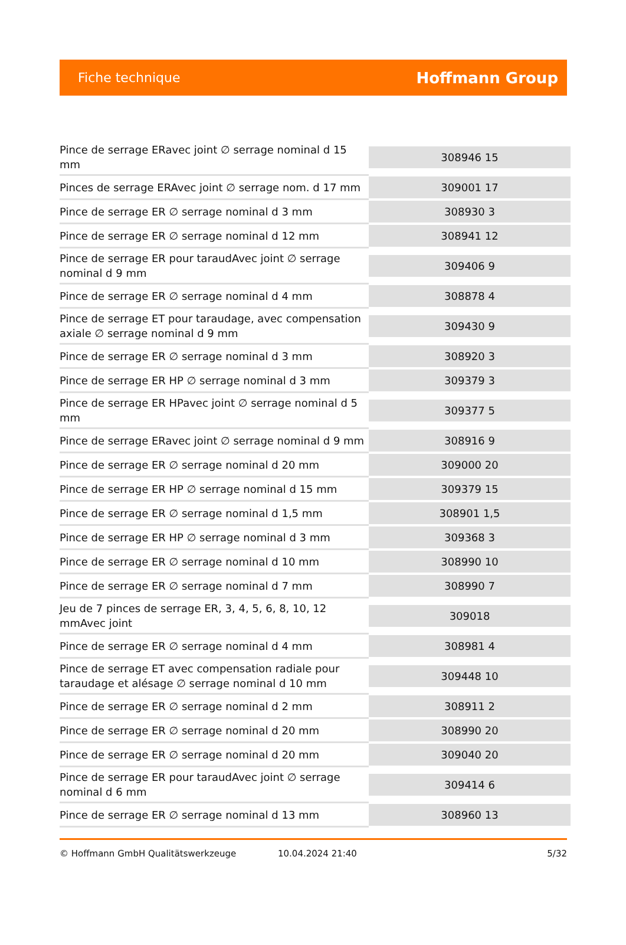Fiche technique
Hoffmann Group
| Pince de serrage ERavec joint ∅ serrage nominal d 15 mm | 308946 15 |
| Pinces de serrage ERAvec joint ∅ serrage nom. d 17 mm | 309001 17 |
| Pince de serrage ER ∅ serrage nominal d 3 mm | 308930 3 |
| Pince de serrage ER ∅ serrage nominal d 12 mm | 308941 12 |
| Pince de serrage ER pour taraudAvec joint ∅ serrage nominal d 9 mm | 309406 9 |
| Pince de serrage ER ∅ serrage nominal d 4 mm | 308878 4 |
| Pince de serrage ET pour taraudage, avec compensation axiale ∅ serrage nominal d 9 mm | 309430 9 |
| Pince de serrage ER ∅ serrage nominal d 3 mm | 308920 3 |
| Pince de serrage ER HP ∅ serrage nominal d 3 mm | 309379 3 |
| Pince de serrage ER HPavec joint ∅ serrage nominal d 5 mm | 309377 5 |
| Pince de serrage ERavec joint ∅ serrage nominal d 9 mm | 308916 9 |
| Pince de serrage ER ∅ serrage nominal d 20 mm | 309000 20 |
| Pince de serrage ER HP ∅ serrage nominal d 15 mm | 309379 15 |
| Pince de serrage ER ∅ serrage nominal d 1,5 mm | 308901 1,5 |
| Pince de serrage ER HP ∅ serrage nominal d 3 mm | 309368 3 |
| Pince de serrage ER ∅ serrage nominal d 10 mm | 308990 10 |
| Pince de serrage ER ∅ serrage nominal d 7 mm | 308990 7 |
| Jeu de 7 pinces de serrage ER, 3, 4, 5, 6, 8, 10, 12 mmAvec joint | 309018 |
| Pince de serrage ER ∅ serrage nominal d 4 mm | 308981 4 |
| Pince de serrage ET avec compensation radiale pour taraudage et alésage ∅ serrage nominal d 10 mm | 309448 10 |
| Pince de serrage ER ∅ serrage nominal d 2 mm | 308911 2 |
| Pince de serrage ER ∅ serrage nominal d 20 mm | 308990 20 |
| Pince de serrage ER ∅ serrage nominal d 20 mm | 309040 20 |
| Pince de serrage ER pour taraudAvec joint ∅ serrage nominal d 6 mm | 309414 6 |
| Pince de serrage ER ∅ serrage nominal d 13 mm | 308960 13 |
© Hoffmann GmbH Qualitätswerkzeuge 10.04.2024 21:40 5/32